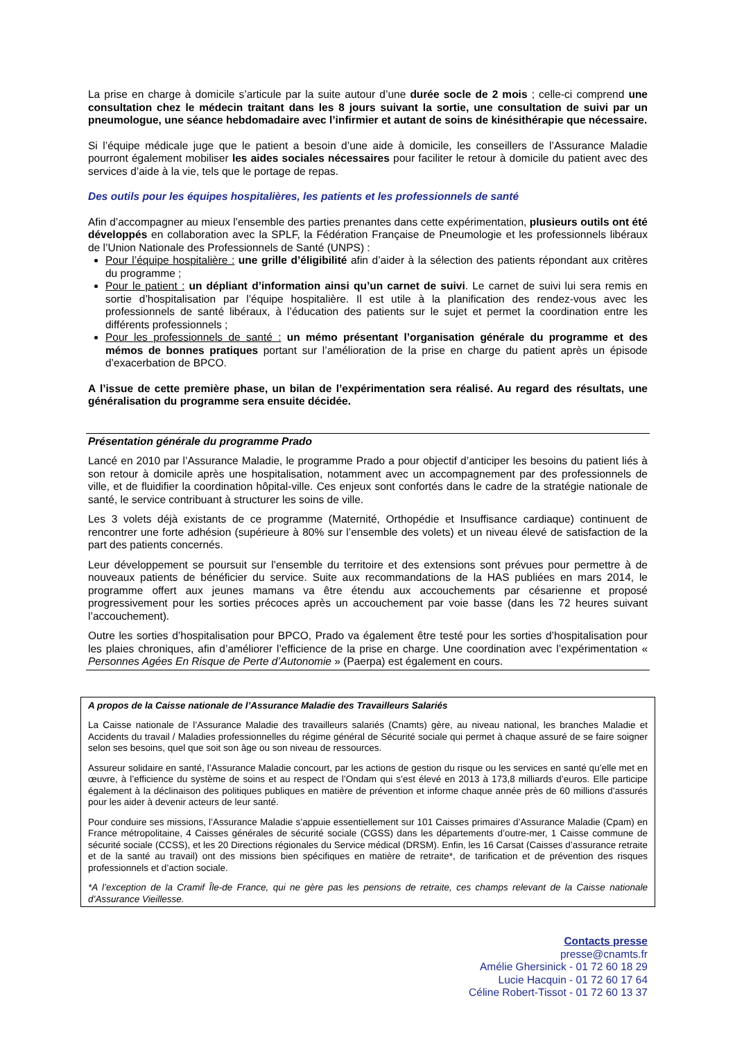La prise en charge à domicile s’articule par la suite autour d’une durée socle de 2 mois ; celle-ci comprend une consultation chez le médecin traitant dans les 8 jours suivant la sortie, une consultation de suivi par un pneumologue, une séance hebdomadaire avec l’infirmier et autant de soins de kinésithérapie que nécessaire.
Si l’équipe médicale juge que le patient a besoin d’une aide à domicile, les conseillers de l’Assurance Maladie pourront également mobiliser les aides sociales nécessaires pour faciliter le retour à domicile du patient avec des services d’aide à la vie, tels que le portage de repas.
Des outils pour les équipes hospitalières, les patients et les professionnels de santé
Afin d’accompagner au mieux l’ensemble des parties prenantes dans cette expérimentation, plusieurs outils ont été développés en collaboration avec la SPLF, la Fédération Française de Pneumologie et les professionnels libéraux de l’Union Nationale des Professionnels de Santé (UNPS) :
Pour l’équipe hospitalière : une grille d’éligibilité afin d’aider à la sélection des patients répondant aux critères du programme ;
Pour le patient : un dépliant d’information ainsi qu’un carnet de suivi. Le carnet de suivi lui sera remis en sortie d’hospitalisation par l’équipe hospitalière. Il est utile à la planification des rendez-vous avec les professionnels de santé libéraux, à l’éducation des patients sur le sujet et permet la coordination entre les différents professionnels ;
Pour les professionnels de santé : un mémo présentant l’organisation générale du programme et des mémos de bonnes pratiques portant sur l’amélioration de la prise en charge du patient après un épisode d’exacerbation de BPCO.
A l’issue de cette première phase, un bilan de l’expérimentation sera réalisé. Au regard des résultats, une généralisation du programme sera ensuite décidée.
Présentation générale du programme Prado
Lancé en 2010 par l’Assurance Maladie, le programme Prado a pour objectif d’anticiper les besoins du patient liés à son retour à domicile après une hospitalisation, notamment avec un accompagnement par des professionnels de ville, et de fluidifier la coordination hôpital-ville. Ces enjeux sont confortés dans le cadre de la stratégie nationale de santé, le service contribuant à structurer les soins de ville.
Les 3 volets déjà existants de ce programme (Maternité, Orthopédie et Insuffisance cardiaque) continuent de rencontrer une forte adhésion (supérieure à 80% sur l’ensemble des volets) et un niveau élevé de satisfaction de la part des patients concernés.
Leur développement se poursuit sur l’ensemble du territoire et des extensions sont prévues pour permettre à de nouveaux patients de bénéficier du service. Suite aux recommandations de la HAS publiées en mars 2014, le programme offert aux jeunes mamans va être étendu aux accouchements par césarienne et proposé progressivement pour les sorties précoces après un accouchement par voie basse (dans les 72 heures suivant l’accouchement).
Outre les sorties d’hospitalisation pour BPCO, Prado va également être testé pour les sorties d’hospitalisation pour les plaies chroniques, afin d’améliorer l’efficience de la prise en charge. Une coordination avec l’expérimentation « Personnes Agées En Risque de Perte d’Autonomie » (Paerpa) est également en cours.
A propos de la Caisse nationale de l’Assurance Maladie des Travailleurs Salariés
La Caisse nationale de l’Assurance Maladie des travailleurs salariés (Cnamts) gère, au niveau national, les branches Maladie et Accidents du travail / Maladies professionnelles du régime général de Sécurité sociale qui permet à chaque assuré de se faire soigner selon ses besoins, quel que soit son âge ou son niveau de ressources.
Assureur solidaire en santé, l’Assurance Maladie concourt, par les actions de gestion du risque ou les services en santé qu’elle met en œuvre, à l’efficience du système de soins et au respect de l’Ondam qui s’est élevé en 2013 à 173,8 milliards d’euros. Elle participe également à la déclinaison des politiques publiques en matière de prévention et informe chaque année près de 60 millions d’assurés pour les aider à devenir acteurs de leur santé.
Pour conduire ses missions, l’Assurance Maladie s’appuie essentiellement sur 101 Caisses primaires d’Assurance Maladie (Cpam) en France métropolitaine, 4 Caisses générales de sécurité sociale (CGSS) dans les départements d’outre-mer, 1 Caisse commune de sécurité sociale (CCSS), et les 20 Directions régionales du Service médical (DRSM). Enfin, les 16 Carsat (Caisses d’assurance retraite et de la santé au travail) ont des missions bien spécifiques en matière de retraite*, de tarification et de prévention des risques professionnels et d’action sociale.
*A l’exception de la Cramif Île-de France, qui ne gère pas les pensions de retraite, ces champs relevant de la Caisse nationale d’Assurance Vieillesse.
Contacts presse
presse@cnamts.fr
Amélie Ghersinick - 01 72 60 18 29
Lucie Hacquin - 01 72 60 17 64
Céline Robert-Tissot - 01 72 60 13 37